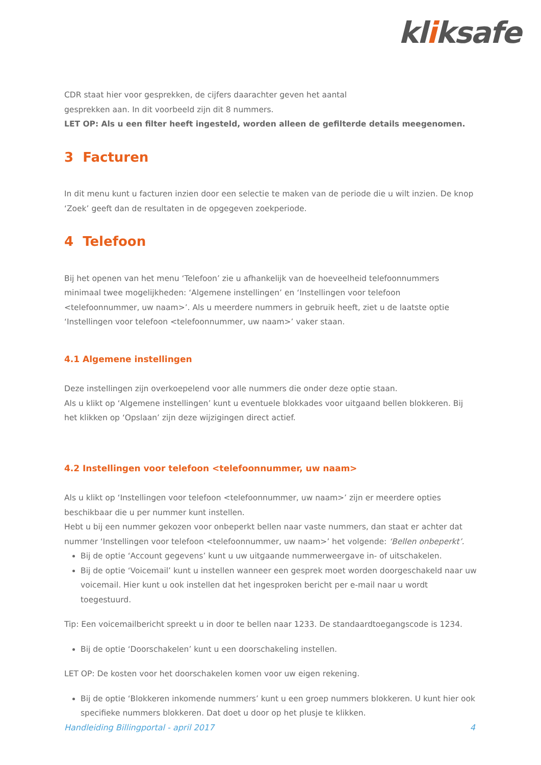kliksafe
CDR staat hier voor gesprekken, de cijfers daarachter geven het aantal
gesprekken aan. In dit voorbeeld zijn dit 8 nummers.
LET OP: Als u een filter heeft ingesteld, worden alleen de gefilterde details meegenomen.
3 Facturen
In dit menu kunt u facturen inzien door een selectie te maken van de periode die u wilt inzien. De knop ‘Zoek’ geeft dan de resultaten in de opgegeven zoekperiode.
4 Telefoon
Bij het openen van het menu ‘Telefoon’ zie u afhankelijk van de hoeveelheid telefoonnummers minimaal twee mogelijkheden: ‘Algemene instellingen’ en ‘Instellingen voor telefoon <telefoonnummer, uw naam>’. Als u meerdere nummers in gebruik heeft, ziet u de laatste optie ‘Instellingen voor telefoon <telefoonnummer, uw naam>’ vaker staan.
4.1 Algemene instellingen
Deze instellingen zijn overkoepelend voor alle nummers die onder deze optie staan.
Als u klikt op ‘Algemene instellingen’ kunt u eventuele blokkades voor uitgaand bellen blokkeren. Bij het klikken op ‘Opslaan’ zijn deze wijzigingen direct actief.
4.2 Instellingen voor telefoon <telefoonnummer, uw naam>
Als u klikt op ‘Instellingen voor telefoon <telefoonnummer, uw naam>’ zijn er meerdere opties beschikbaar die u per nummer kunt instellen.
Hebt u bij een nummer gekozen voor onbeperkt bellen naar vaste nummers, dan staat er achter dat nummer ‘Instellingen voor telefoon <telefoonnummer, uw naam>’ het volgende: ‘Bellen onbeperkt’.
Bij de optie ‘Account gegevens’ kunt u uw uitgaande nummerweergave in- of uitschakelen.
Bij de optie ‘Voicemail’ kunt u instellen wanneer een gesprek moet worden doorgeschakeld naar uw voicemail. Hier kunt u ook instellen dat het ingesproken bericht per e-mail naar u wordt toegestuurd.
Tip: Een voicemailbericht spreekt u in door te bellen naar 1233. De standaardtoegangscode is 1234.
Bij de optie ‘Doorschakelen’ kunt u een doorschakeling instellen.
LET OP: De kosten voor het doorschakelen komen voor uw eigen rekening.
Bij de optie ‘Blokkeren inkomende nummers’ kunt u een groep nummers blokkeren. U kunt hier ook specifieke nummers blokkeren. Dat doet u door op het plusje te klikken.
Handleiding Billingportal - april 2017 4